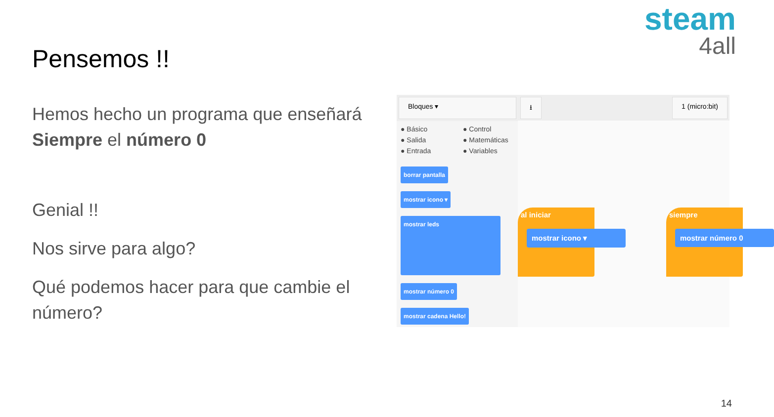steam
4all
Pensemos !!
Hemos hecho un programa que enseñará Siempre el número 0
Genial !!
Nos sirve para algo?
Qué podemos hacer para que cambie el número?
Bloques ▾ ⭳ 1 (micro:bit)
● Básico ● Control ● Salida ● Matemáticas ● Entrada ● Variables
borrar pantalla
mostrar icono ▾
mostrar leds
mostrar número 0
mostrar cadena Hello!
al iniciar
mostrar icono ▾
siempre
mostrar número 0
14